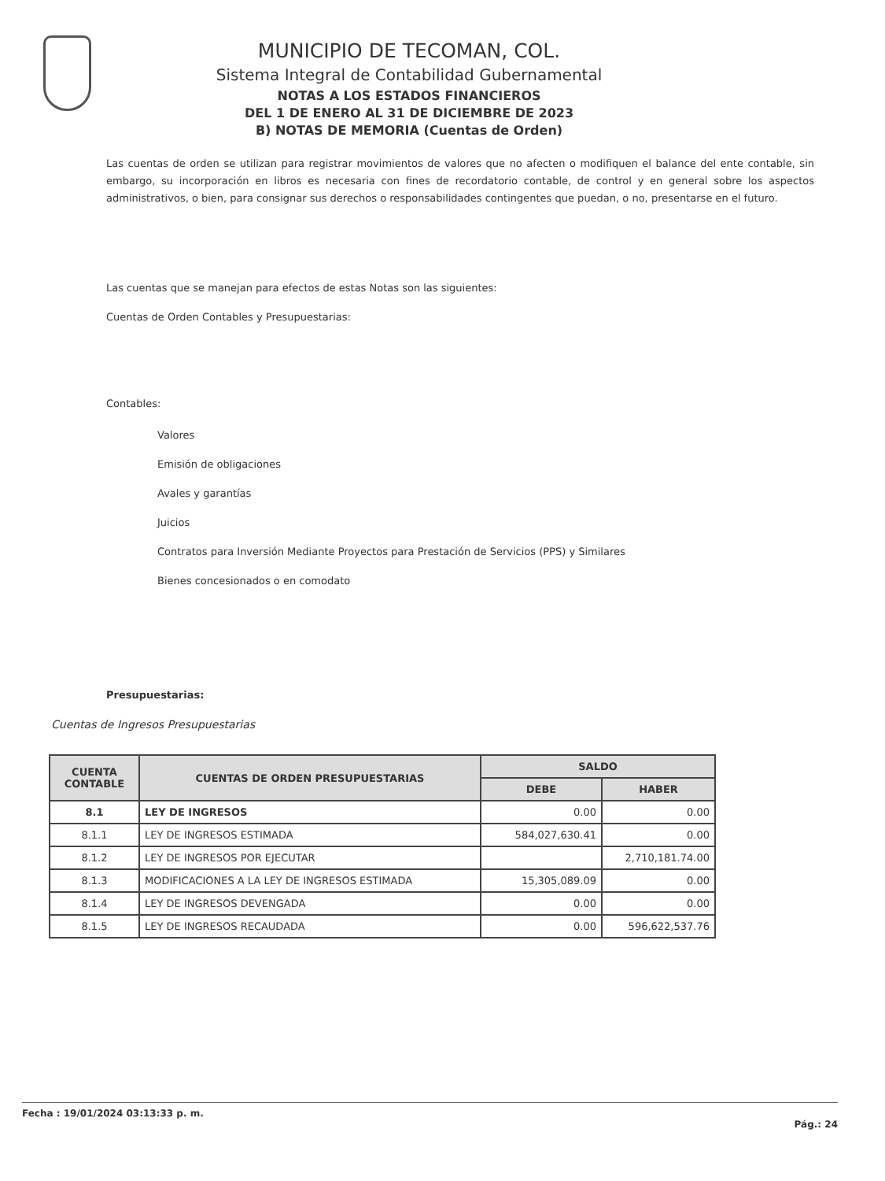MUNICIPIO DE TECOMAN, COL.
Sistema Integral de Contabilidad Gubernamental
NOTAS A LOS ESTADOS FINANCIEROS
DEL 1 DE ENERO AL 31 DE DICIEMBRE DE 2023
B) NOTAS DE MEMORIA (Cuentas de Orden)
Las cuentas de orden se utilizan para registrar movimientos de valores que no afecten o modifiquen el balance del ente contable, sin embargo, su incorporación en libros es necesaria con fines de recordatorio contable, de control y en general sobre los aspectos administrativos, o bien, para consignar sus derechos o responsabilidades contingentes que puedan, o no, presentarse en el futuro.
Las cuentas que se manejan para efectos de estas Notas son las siguientes:
Cuentas de Orden Contables y Presupuestarias:
Contables:
Valores
Emisión de obligaciones
Avales y garantías
Juicios
Contratos para Inversión Mediante Proyectos para Prestación de Servicios (PPS) y Similares
Bienes concesionados o en comodato
Presupuestarias:
Cuentas de Ingresos Presupuestarias
| CUENTA CONTABLE | CUENTAS DE ORDEN PRESUPUESTARIAS | SALDO | |
| --- | --- | --- | --- |
| | | DEBE | HABER |
| 8.1 | LEY DE INGRESOS | 0.00 | 0.00 |
| 8.1.1 | LEY DE INGRESOS ESTIMADA | 584,027,630.41 | 0.00 |
| 8.1.2 | LEY DE INGRESOS POR EJECUTAR | | 2,710,181.74.00 |
| 8.1.3 | MODIFICACIONES A LA LEY DE INGRESOS ESTIMADA | 15,305,089.09 | 0.00 |
| 8.1.4 | LEY DE INGRESOS DEVENGADA | 0.00 | 0.00 |
| 8.1.5 | LEY DE INGRESOS RECAUDADA | 0.00 | 596,622,537.76 |
Fecha : 19/01/2024 03:13:33 p. m. Pág.: 24